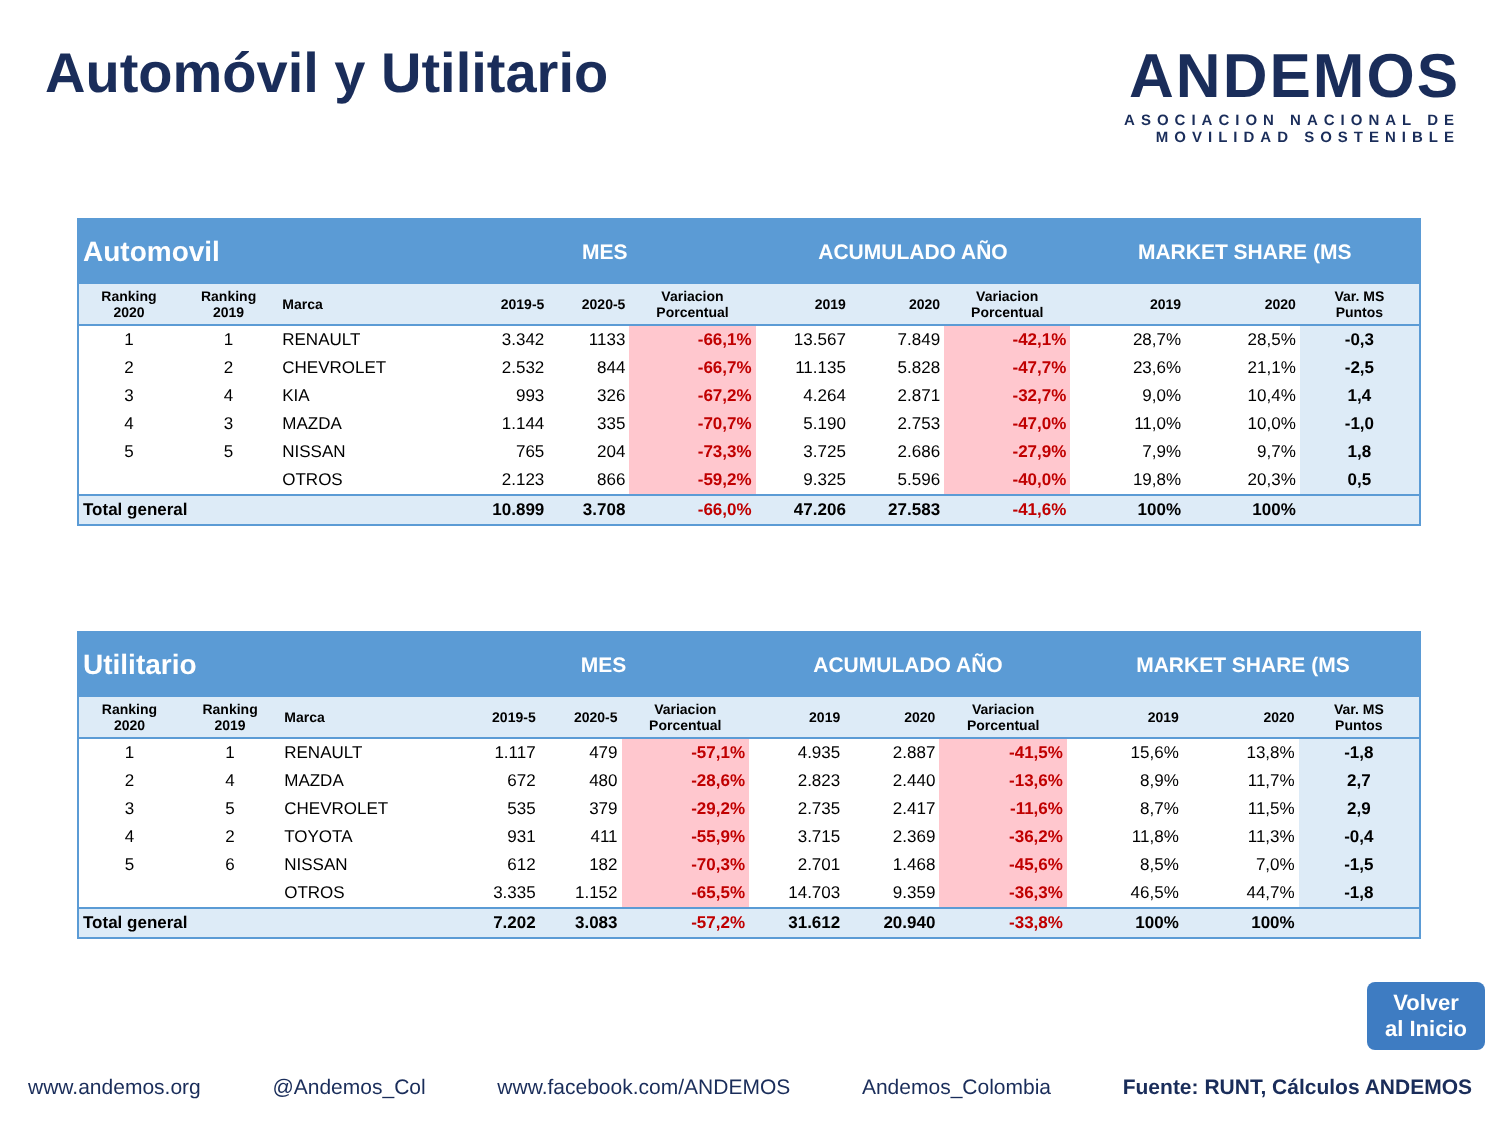Automóvil y Utilitario ANDEMOS
ASOCIACION NACIONAL DE
MOVILIDAD SOSTENIBLE
| Automovil | | | MES | | | ACUMULADO AÑO | | | MARKET SHARE (MS | | |
| Ranking 2020 | Ranking 2019 | Marca | 2019-5 | 2020-5 | Variacion Porcentual | 2019 | 2020 | Variacion Porcentual | 2019 | 2020 | Var. MS Puntos |
| 1 | 1 | RENAULT | 3.342 | 1133 | -66,1% | 13.567 | 7.849 | -42,1% | 28,7% | 28,5% | -0,3 |
| 2 | 2 | CHEVROLET | 2.532 | 844 | -66,7% | 11.135 | 5.828 | -47,7% | 23,6% | 21,1% | -2,5 |
| 3 | 4 | KIA | 993 | 326 | -67,2% | 4.264 | 2.871 | -32,7% | 9,0% | 10,4% | 1,4 |
| 4 | 3 | MAZDA | 1.144 | 335 | -70,7% | 5.190 | 2.753 | -47,0% | 11,0% | 10,0% | -1,0 |
| 5 | 5 | NISSAN | 765 | 204 | -73,3% | 3.725 | 2.686 | -27,9% | 7,9% | 9,7% | 1,8 |
| | | OTROS | 2.123 | 866 | -59,2% | 9.325 | 5.596 | -40,0% | 19,8% | 20,3% | 0,5 |
| Total general | | | 10.899 | 3.708 | -66,0% | 47.206 | 27.583 | -41,6% | 100% | 100% | |
| Utilitario | | | MES | | | ACUMULADO AÑO | | | MARKET SHARE (MS | | |
| Ranking 2020 | Ranking 2019 | Marca | 2019-5 | 2020-5 | Variacion Porcentual | 2019 | 2020 | Variacion Porcentual | 2019 | 2020 | Var. MS Puntos |
| 1 | 1 | RENAULT | 1.117 | 479 | -57,1% | 4.935 | 2.887 | -41,5% | 15,6% | 13,8% | -1,8 |
| 2 | 4 | MAZDA | 672 | 480 | -28,6% | 2.823 | 2.440 | -13,6% | 8,9% | 11,7% | 2,7 |
| 3 | 5 | CHEVROLET | 535 | 379 | -29,2% | 2.735 | 2.417 | -11,6% | 8,7% | 11,5% | 2,9 |
| 4 | 2 | TOYOTA | 931 | 411 | -55,9% | 3.715 | 2.369 | -36,2% | 11,8% | 11,3% | -0,4 |
| 5 | 6 | NISSAN | 612 | 182 | -70,3% | 2.701 | 1.468 | -45,6% | 8,5% | 7,0% | -1,5 |
| | | OTROS | 3.335 | 1.152 | -65,5% | 14.703 | 9.359 | -36,3% | 46,5% | 44,7% | -1,8 |
| Total general | | | 7.202 | 3.083 | -57,2% | 31.612 | 20.940 | -33,8% | 100% | 100% | |
Volver
al Inicio
www.andemos.org @Andemos_Col www.facebook.com/ANDEMOS Andemos_Colombia Fuente: RUNT, Cálculos ANDEMOS